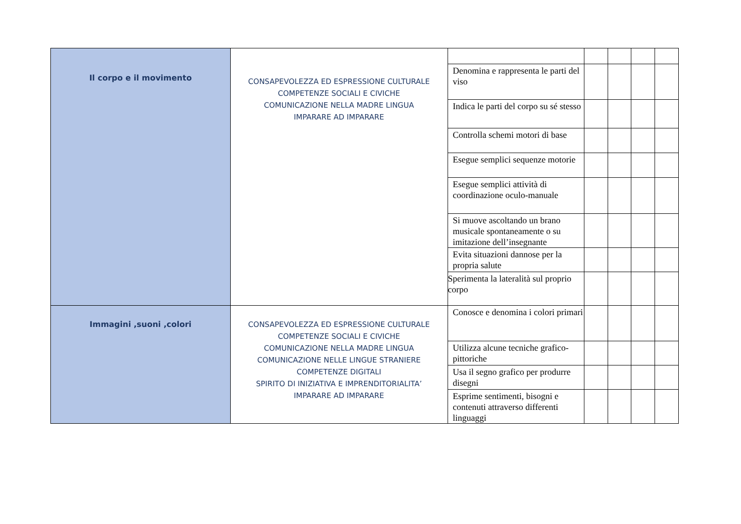| Il corpo e il movimento | CONSAPEVOLEZZA ED ESPRESSIONE CULTURALE COMPETENZE SOCIALI E CIVICHE COMUNICAZIONE NELLA MADRE LINGUA IMPARARE AD IMPARARE | | | | | |
| | | Denomina e rappresenta le parti del viso | | | | |
| | | Indica le parti del corpo su sé stesso | | | | |
| | | Controlla schemi motori di base | | | | |
| | | Esegue semplici sequenze motorie | | | | |
| | | Esegue semplici attività di coordinazione oculo-manuale | | | | |
| | | Si muove ascoltando un brano musicale spontaneamente o su imitazione dell’insegnante | | | | |
| | | Evita situazioni dannose per la propria salute | | | | |
| | | Sperimenta la lateralità sul proprio corpo | | | | |
| Immagini ,suoni ,colori | CONSAPEVOLEZZA ED ESPRESSIONE CULTURALE COMPETENZE SOCIALI E CIVICHE COMUNICAZIONE NELLA MADRE LINGUA COMUNICAZIONE NELLE LINGUE STRANIERE COMPETENZE DIGITALI SPIRITO DI INIZIATIVA E IMPRENDITORIALITA’ IMPARARE AD IMPARARE | Conosce e denomina i colori primari | | | | |
| | | Utilizza alcune tecniche grafico-pittoriche | | | | |
| | | Usa il segno grafico per produrre disegni | | | | |
| | | Esprime sentimenti, bisogni e contenuti attraverso differenti linguaggi | | | | |